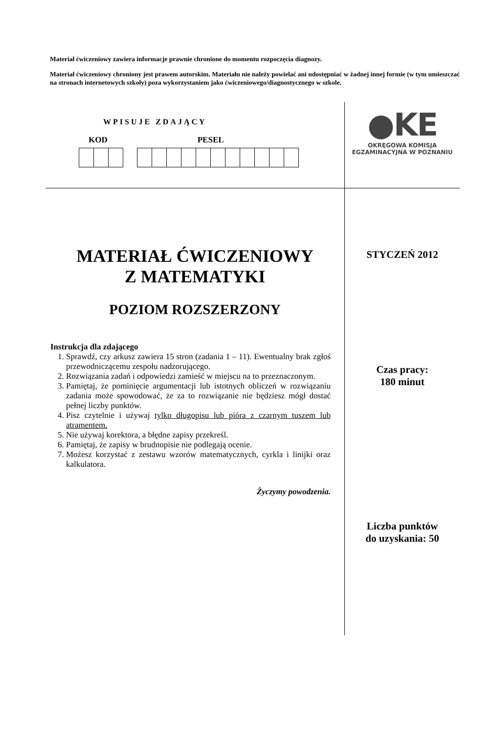Materiał ćwiczeniowy zawiera informacje prawnie chronione do momentu rozpoczęcia diagnozy.
Materiał ćwiczeniowy chroniony jest prawem autorskim. Materiału nie należy powielać ani udostępniać w żadnej innej formie (w tym umieszczać na stronach internetowych szkoły) poza wykorzystaniem jako ćwiczeniowego/diagnostycznego w szkole.
WPISUJE ZDAJĄCY
KOD PESEL
MATERIAŁ ĆWICZENIOWY
Z MATEMATYKI
POZIOM ROZSZERZONY
Instrukcja dla zdającego
1. Sprawdź, czy arkusz zawiera 15 stron (zadania 1 – 11). Ewentualny brak zgłoś przewodniczącemu zespołu nadzorującego.
2. Rozwiązania zadań i odpowiedzi zamieść w miejscu na to przeznaczonym.
3. Pamiętaj, że pominięcie argumentacji lub istotnych obliczeń w rozwiązaniu zadania może spowodować, że za to rozwiązanie nie będziesz mógł dostać pełnej liczby punktów.
4. Pisz czytelnie i używaj tylko długopisu lub pióra z czarnym tuszem lub atramentem.
5. Nie używaj korektora, a błędne zapisy przekreśl.
6. Pamiętaj, że zapisy w brudnopisie nie podlegają ocenie.
7. Możesz korzystać z zestawu wzorów matematycznych, cyrkla i linijki oraz kalkulatora.
Życzymy powodzenia.
●KE
OKRĘGOWA KOMISJA
EGZAMINACYJNA W POZNANIU
STYCZEŃ 2012
Czas pracy:
180 minut
Liczba punktów
do uzyskania: 50